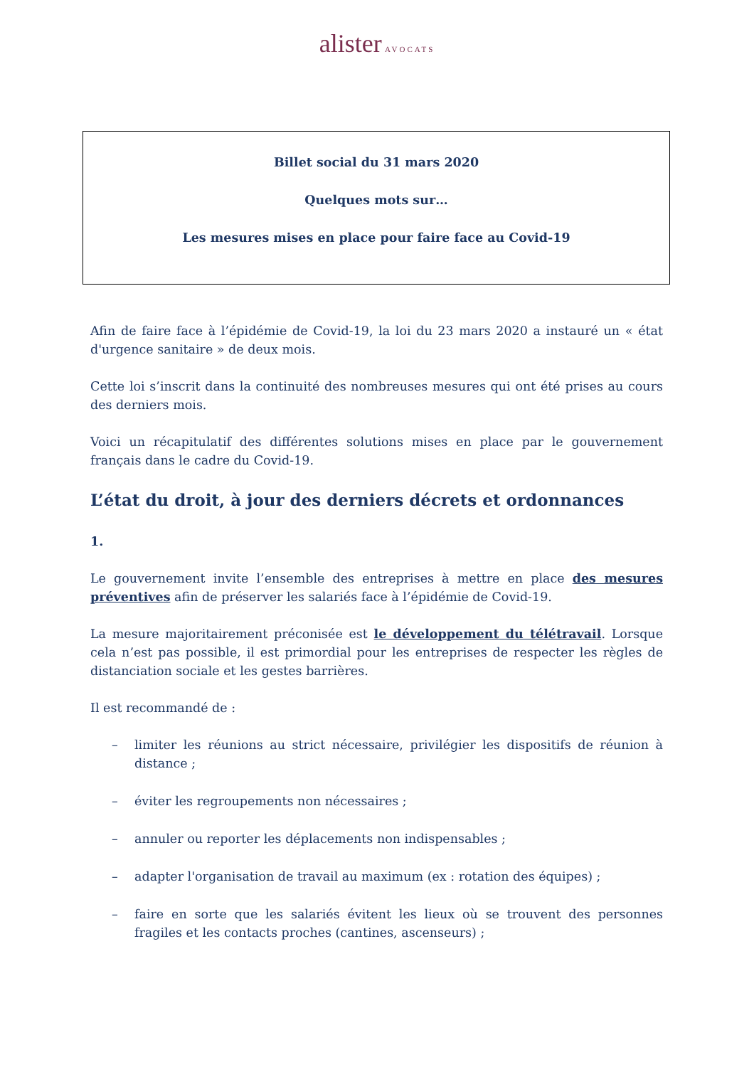alister AVOCATS
Billet social du 31 mars 2020
Quelques mots sur…
Les mesures mises en place pour faire face au Covid-19
Afin de faire face à l’épidémie de Covid-19, la loi du 23 mars 2020 a instauré un « état d'urgence sanitaire » de deux mois.
Cette loi s’inscrit dans la continuité des nombreuses mesures qui ont été prises au cours des derniers mois.
Voici un récapitulatif des différentes solutions mises en place par le gouvernement français dans le cadre du Covid-19.
L’état du droit, à jour des derniers décrets et ordonnances
1.
Le gouvernement invite l’ensemble des entreprises à mettre en place des mesures préventives afin de préserver les salariés face à l’épidémie de Covid-19.
La mesure majoritairement préconisée est le développement du télétravail. Lorsque cela n’est pas possible, il est primordial pour les entreprises de respecter les règles de distanciation sociale et les gestes barrières.
Il est recommandé de :
– limiter les réunions au strict nécessaire, privilégier les dispositifs de réunion à distance ;
– éviter les regroupements non nécessaires ;
– annuler ou reporter les déplacements non indispensables ;
– adapter l'organisation de travail au maximum (ex : rotation des équipes) ;
– faire en sorte que les salariés évitent les lieux où se trouvent des personnes fragiles et les contacts proches (cantines, ascenseurs) ;